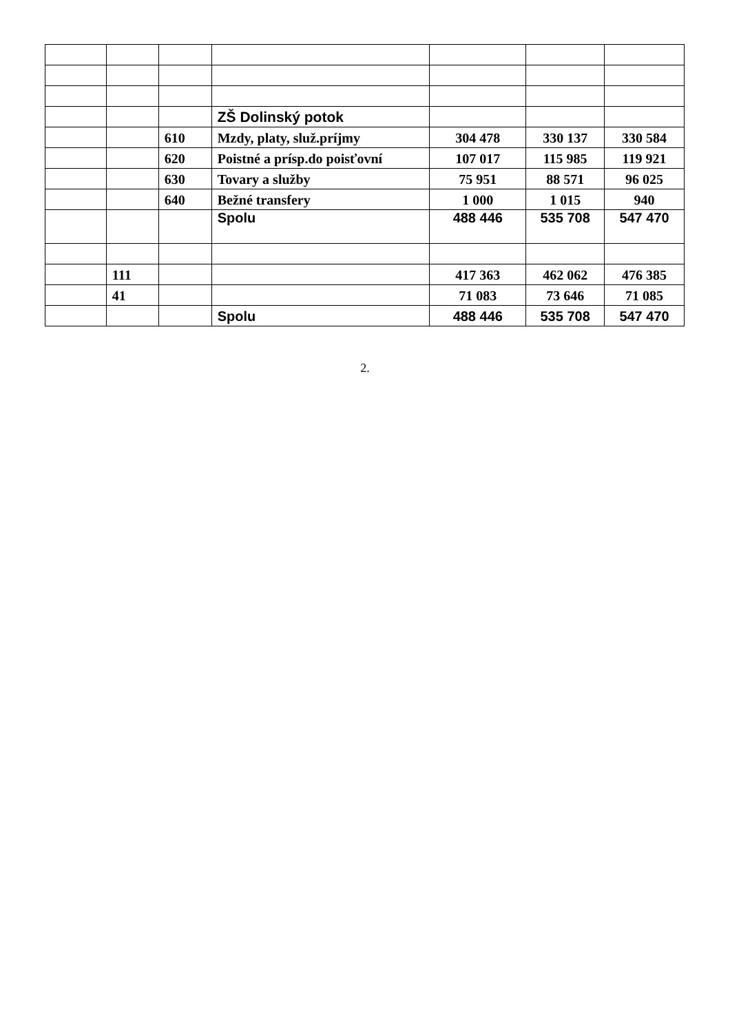| | | | ZŠ Dolinský potok | | | |
| | | 610 | Mzdy, platy, služ.príjmy | 304 478 | 330 137 | 330 584 |
| | | 620 | Poistné a prísp.do poisťovní | 107 017 | 115 985 | 119 921 |
| | | 630 | Tovary a služby | 75 951 | 88 571 | 96 025 |
| | | 640 | Bežné transfery | 1 000 | 1 015 | 940 |
| | | | Spolu | 488 446 | 535 708 | 547 470 |
| | 111 | | | 417 363 | 462 062 | 476 385 |
| | 41 | | | 71 083 | 73 646 | 71 085 |
| | | | Spolu | 488 446 | 535 708 | 547 470 |
2.